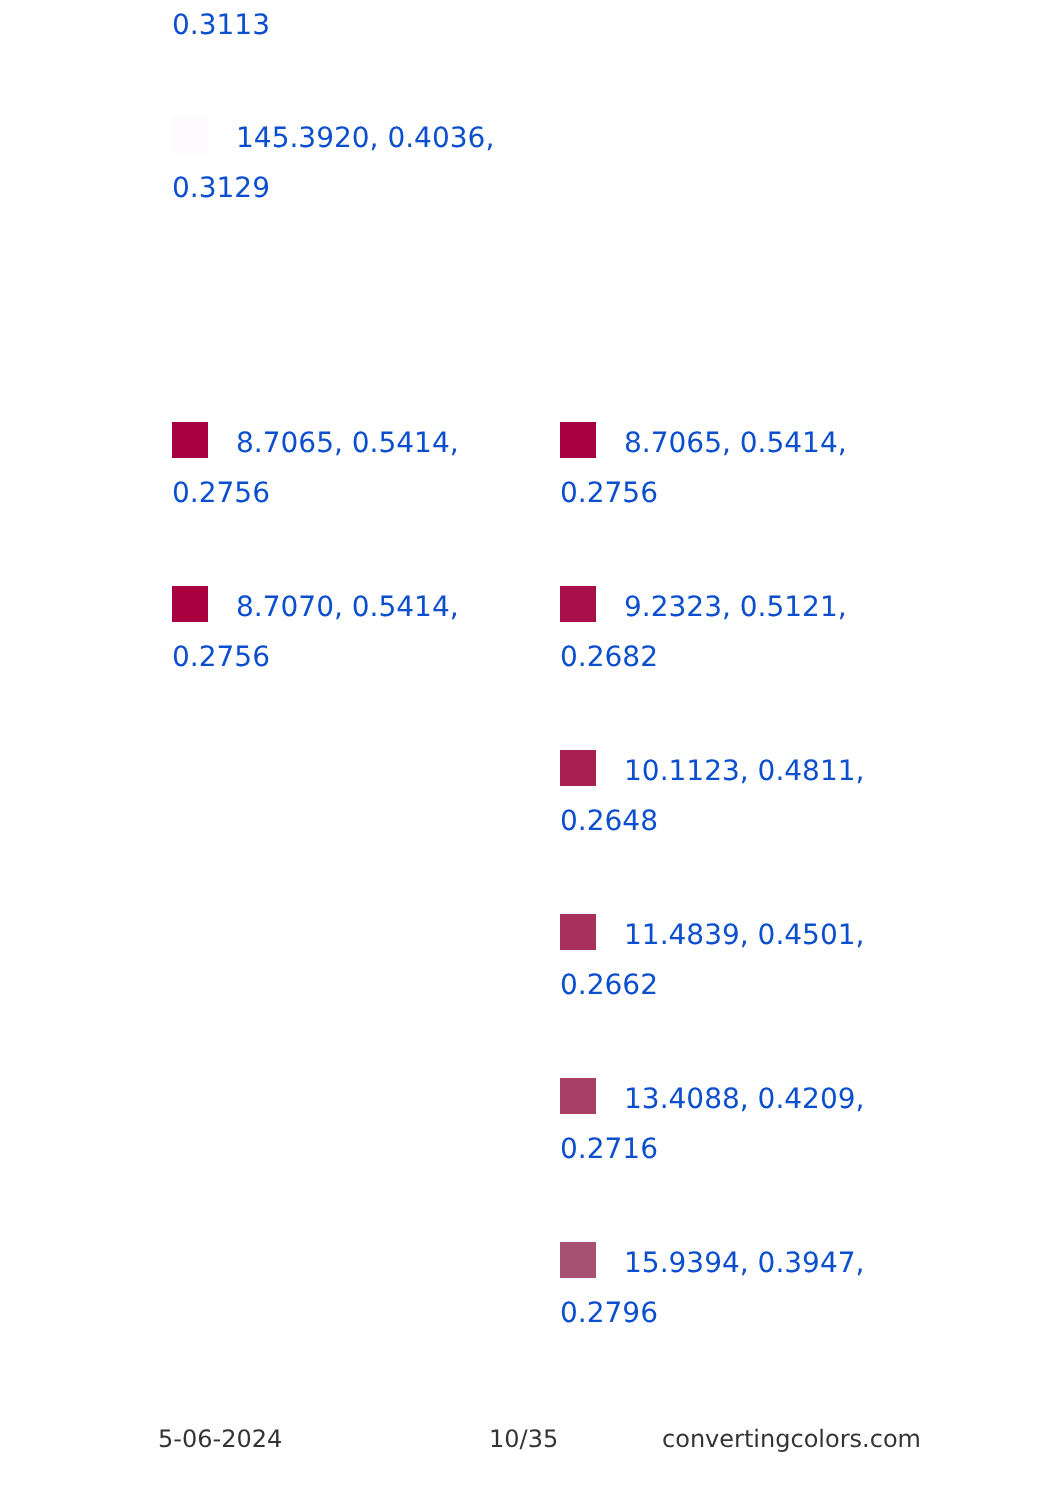0.3113
145.3920, 0.4036, 0.3129
8.7065, 0.5414, 0.2756
8.7070, 0.5414, 0.2756
8.7065, 0.5414, 0.2756
9.2323, 0.5121, 0.2682
10.1123, 0.4811, 0.2648
11.4839, 0.4501, 0.2662
13.4088, 0.4209, 0.2716
15.9394, 0.3947, 0.2796
5-06-2024 10/35 convertingcolors.com